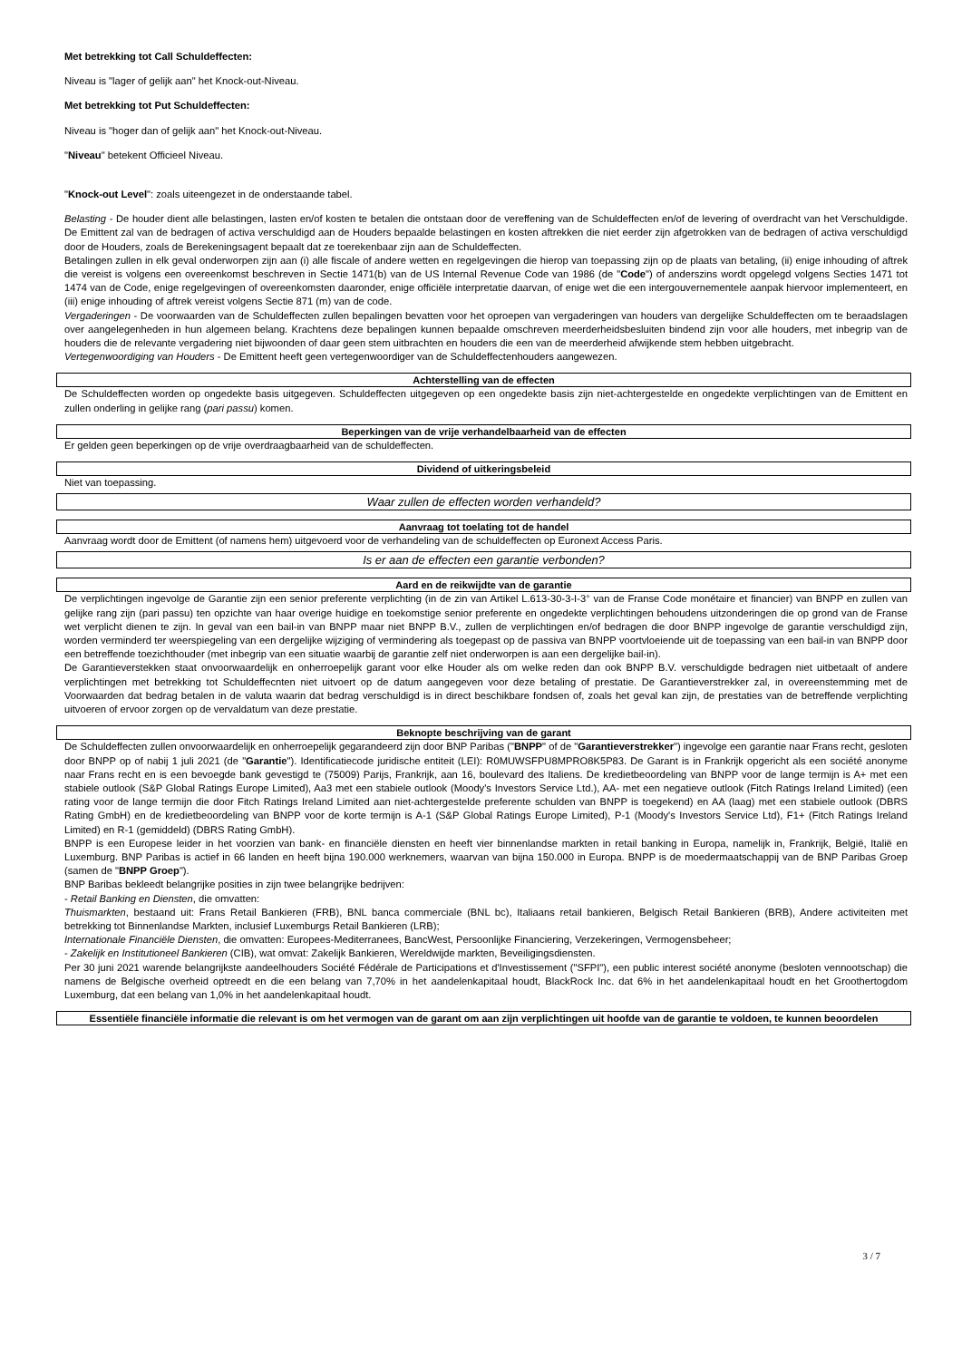Met betrekking tot Call Schuldeffecten:
Niveau is "lager of gelijk aan" het Knock-out-Niveau.
Met betrekking tot Put Schuldeffecten:
Niveau is "hoger dan of gelijk aan" het Knock-out-Niveau.
"Niveau" betekent Officieel Niveau.
"Knock-out Level": zoals uiteengezet in de onderstaande tabel.
Belasting - De houder dient alle belastingen, lasten en/of kosten te betalen die ontstaan door de vereffening van de Schuldeffecten en/of de levering of overdracht van het Verschuldigde. De Emittent zal van de bedragen of activa verschuldigd aan de Houders bepaalde belastingen en kosten aftrekken die niet eerder zijn afgetrokken van de bedragen of activa verschuldigd door de Houders, zoals de Berekeningsagent bepaalt dat ze toerekenbaar zijn aan de Schuldeffecten.
Betalingen zullen in elk geval onderworpen zijn aan (i) alle fiscale of andere wetten en regelgevingen die hierop van toepassing zijn op de plaats van betaling, (ii) enige inhouding of aftrek die vereist is volgens een overeenkomst beschreven in Sectie 1471(b) van de US Internal Revenue Code van 1986 (de "Code") of anderszins wordt opgelegd volgens Secties 1471 tot 1474 van de Code, enige regelgevingen of overeenkomsten daaronder, enige officiële interpretatie daarvan, of enige wet die een intergouvernementele aanpak hiervoor implementeert, en (iii) enige inhouding of aftrek vereist volgens Sectie 871 (m) van de code.
Vergaderingen - De voorwaarden van de Schuldeffecten zullen bepalingen bevatten voor het oproepen van vergaderingen van houders van dergelijke Schuldeffecten om te beraadslagen over aangelegenheden in hun algemeen belang. Krachtens deze bepalingen kunnen bepaalde omschreven meerderheidsbesluiten bindend zijn voor alle houders, met inbegrip van de houders die de relevante vergadering niet bijwoonden of daar geen stem uitbrachten en houders die een van de meerderheid afwijkende stem hebben uitgebracht.
Vertegenwoordiging van Houders - De Emittent heeft geen vertegenwoordiger van de Schuldeffectenhouders aangewezen.
Achterstelling van de effecten
De Schuldeffecten worden op ongedekte basis uitgegeven. Schuldeffecten uitgegeven op een ongedekte basis zijn niet-achtergestelde en ongedekte verplichtingen van de Emittent en zullen onderling in gelijke rang (pari passu) komen.
Beperkingen van de vrije verhandelbaarheid van de effecten
Er gelden geen beperkingen op de vrije overdraagbaarheid van de schuldeffecten.
Dividend of uitkeringsbeleid
Niet van toepassing.
Waar zullen de effecten worden verhandeld?
Aanvraag tot toelating tot de handel
Aanvraag wordt door de Emittent (of namens hem) uitgevoerd voor de verhandeling van de schuldeffecten op Euronext Access Paris.
Is er aan de effecten een garantie verbonden?
Aard en de reikwijdte van de garantie
De verplichtingen ingevolge de Garantie zijn een senior preferente verplichting (in de zin van Artikel L.613-30-3-I-3° van de Franse Code monétaire et financier) van BNPP en zullen van gelijke rang zijn (pari passu) ten opzichte van haar overige huidige en toekomstige senior preferente en ongedekte verplichtingen behoudens uitzonderingen die op grond van de Franse wet verplicht dienen te zijn. In geval van een bail-in van BNPP maar niet BNPP B.V., zullen de verplichtingen en/of bedragen die door BNPP ingevolge de garantie verschuldigd zijn, worden verminderd ter weerspiegeling van een dergelijke wijziging of vermindering als toegepast op de passiva van BNPP voortvloeiende uit de toepassing van een bail-in van BNPP door een betreffende toezichthouder (met inbegrip van een situatie waarbij de garantie zelf niet onderworpen is aan een dergelijke bail-in).
De Garantieverstekken staat onvoorwaardelijk en onherroepelijk garant voor elke Houder als om welke reden dan ook BNPP B.V. verschuldigde bedragen niet uitbetaalt of andere verplichtingen met betrekking tot Schuldeffecnten niet uitvoert op de datum aangegeven voor deze betaling of prestatie. De Garantieverstrekker zal, in overeenstemming met de Voorwaarden dat bedrag betalen in de valuta waarin dat bedrag verschuldigd is in direct beschikbare fondsen of, zoals het geval kan zijn, de prestaties van de betreffende verplichting uitvoeren of ervoor zorgen op de vervaldatum van deze prestatie.
Beknopte beschrijving van de garant
De Schuldeffecten zullen onvoorwaardelijk en onherroepelijk gegarandeerd zijn door BNP Paribas ("BNPP" of de "Garantieverstrekker") ingevolge een garantie naar Frans recht, gesloten door BNPP op of nabij 1 juli 2021 (de "Garantie"). Identificatiecode juridische entiteit (LEI): R0MUWSFPU8MPRO8K5P83. De Garant is in Frankrijk opgericht als een société anonyme naar Frans recht en is een bevoegde bank gevestigd te (75009) Parijs, Frankrijk, aan 16, boulevard des Italiens. De kredietbeoordeling van BNPP voor de lange termijn is A+ met een stabiele outlook (S&P Global Ratings Europe Limited), Aa3 met een stabiele outlook (Moody's Investors Service Ltd.), AA- met een negatieve outlook (Fitch Ratings Ireland Limited) (een rating voor de lange termijn die door Fitch Ratings Ireland Limited aan niet-achtergestelde preferente schulden van BNPP is toegekend) en AA (laag) met een stabiele outlook (DBRS Rating GmbH) en de kredietbeoordeling van BNPP voor de korte termijn is A-1 (S&P Global Ratings Europe Limited), P-1 (Moody's Investors Service Ltd), F1+ (Fitch Ratings Ireland Limited) en R-1 (gemiddeld) (DBRS Rating GmbH).
BNPP is een Europese leider in het voorzien van bank- en financiële diensten en heeft vier binnenlandse markten in retail banking in Europa, namelijk in, Frankrijk, België, Italië en Luxemburg. BNP Paribas is actief in 66 landen en heeft bijna 190.000 werknemers, waarvan van bijna 150.000 in Europa. BNPP is de moedermaatschappij van de BNP Paribas Groep (samen de "BNPP Groep").
BNP Baribas bekleedt belangrijke posities in zijn twee belangrijke bedrijven:
- Retail Banking en Diensten, die omvatten:
Thuismarkten, bestaand uit: Frans Retail Bankieren (FRB), BNL banca commerciale (BNL bc), Italiaans retail bankieren, Belgisch Retail Bankieren (BRB), Andere activiteiten met betrekking tot Binnenlandse Markten, inclusief Luxemburgs Retail Bankieren (LRB);
Internationale Financiële Diensten, die omvatten: Europees-Mediterranees, BancWest, Persoonlijke Financiering, Verzekeringen, Vermogensbeheer;
- Zakelijk en Institutioneel Bankieren (CIB), wat omvat: Zakelijk Bankieren, Wereldwijde markten, Beveiligingsdiensten.
Per 30 juni 2021 warende belangrijkste aandeelhouders Société Fédérale de Participations et d'Investissement ("SFPI"), een public interest société anonyme (besloten vennootschap) die namens de Belgische overheid optreedt en die een belang van 7,70% in het aandelenkapitaal houdt, BlackRock Inc. dat 6% in het aandelenkapitaal houdt en het Groothertogdom Luxemburg, dat een belang van 1,0% in het aandelenkapitaal houdt.
Essentiële financiële informatie die relevant is om het vermogen van de garant om aan zijn verplichtingen uit hoofde van de garantie te voldoen, te kunnen beoordelen
3 / 7